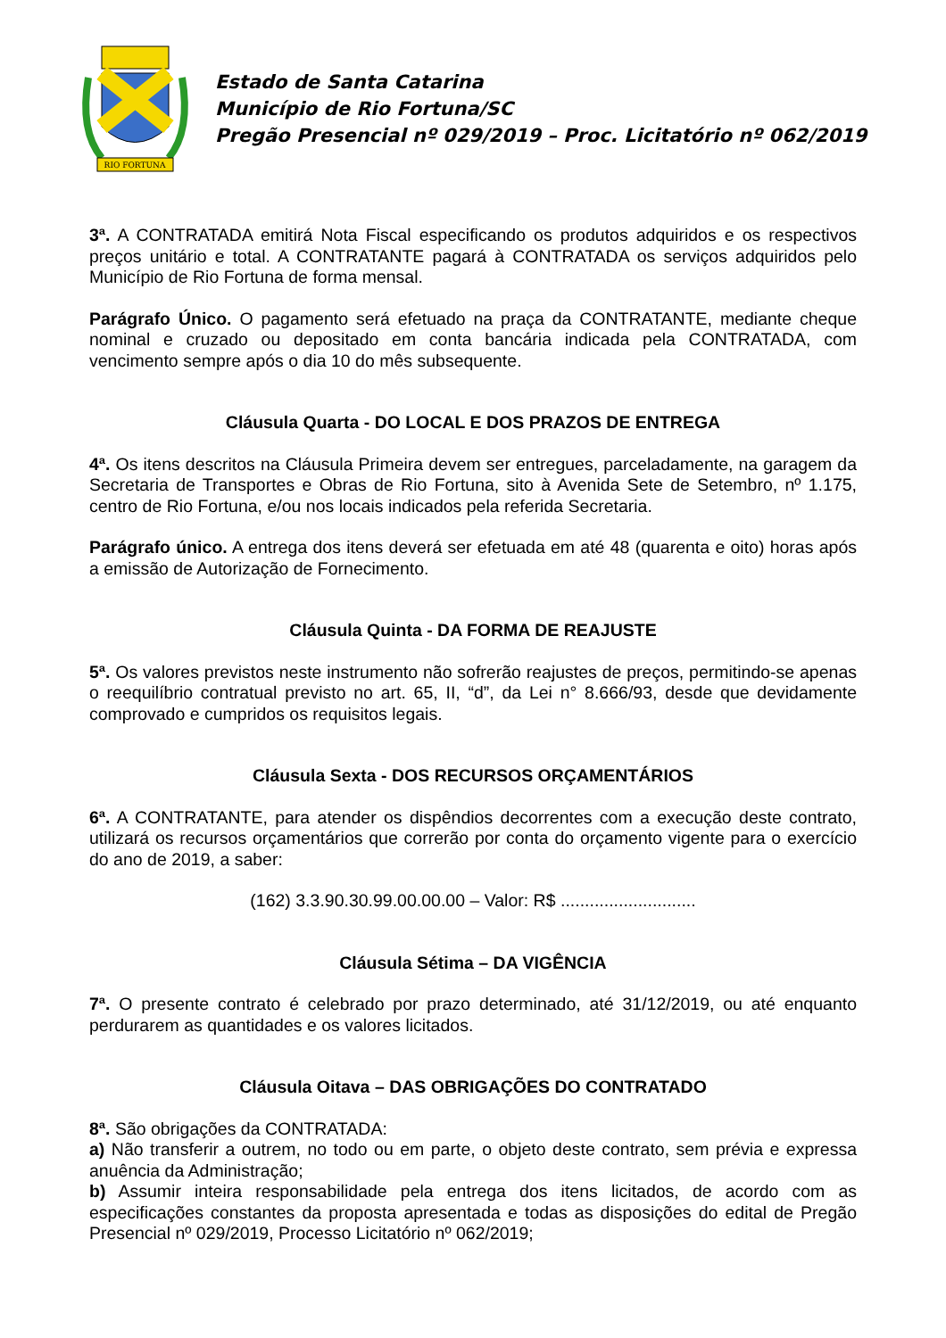RIO FORTUNA
Estado de Santa Catarina
Município de Rio Fortuna/SC
Pregão Presencial nº 029/2019 – Proc. Licitatório nº 062/2019
3ª. A CONTRATADA emitirá Nota Fiscal especificando os produtos adquiridos e os respectivos preços unitário e total. A CONTRATANTE pagará à CONTRATADA os serviços adquiridos pelo Município de Rio Fortuna de forma mensal.
Parágrafo Único. O pagamento será efetuado na praça da CONTRATANTE, mediante cheque nominal e cruzado ou depositado em conta bancária indicada pela CONTRATADA, com vencimento sempre após o dia 10 do mês subsequente.
Cláusula Quarta - DO LOCAL E DOS PRAZOS DE ENTREGA
4ª. Os itens descritos na Cláusula Primeira devem ser entregues, parceladamente, na garagem da Secretaria de Transportes e Obras de Rio Fortuna, sito à Avenida Sete de Setembro, nº 1.175, centro de Rio Fortuna, e/ou nos locais indicados pela referida Secretaria.
Parágrafo único. A entrega dos itens deverá ser efetuada em até 48 (quarenta e oito) horas após a emissão de Autorização de Fornecimento.
Cláusula Quinta - DA FORMA DE REAJUSTE
5ª. Os valores previstos neste instrumento não sofrerão reajustes de preços, permitindo-se apenas o reequilíbrio contratual previsto no art. 65, II, “d”, da Lei n° 8.666/93, desde que devidamente comprovado e cumpridos os requisitos legais.
Cláusula Sexta - DOS RECURSOS ORÇAMENTÁRIOS
6ª. A CONTRATANTE, para atender os dispêndios decorrentes com a execução deste contrato, utilizará os recursos orçamentários que correrão por conta do orçamento vigente para o exercício do ano de 2019, a saber:
(162) 3.3.90.30.99.00.00.00 – Valor: R$ ............................
Cláusula Sétima – DA VIGÊNCIA
7ª. O presente contrato é celebrado por prazo determinado, até 31/12/2019, ou até enquanto perdurarem as quantidades e os valores licitados.
Cláusula Oitava – DAS OBRIGAÇÕES DO CONTRATADO
8ª. São obrigações da CONTRATADA:
a) Não transferir a outrem, no todo ou em parte, o objeto deste contrato, sem prévia e expressa anuência da Administração;
b) Assumir inteira responsabilidade pela entrega dos itens licitados, de acordo com as especificações constantes da proposta apresentada e todas as disposições do edital de Pregão Presencial nº 029/2019, Processo Licitatório nº 062/2019;